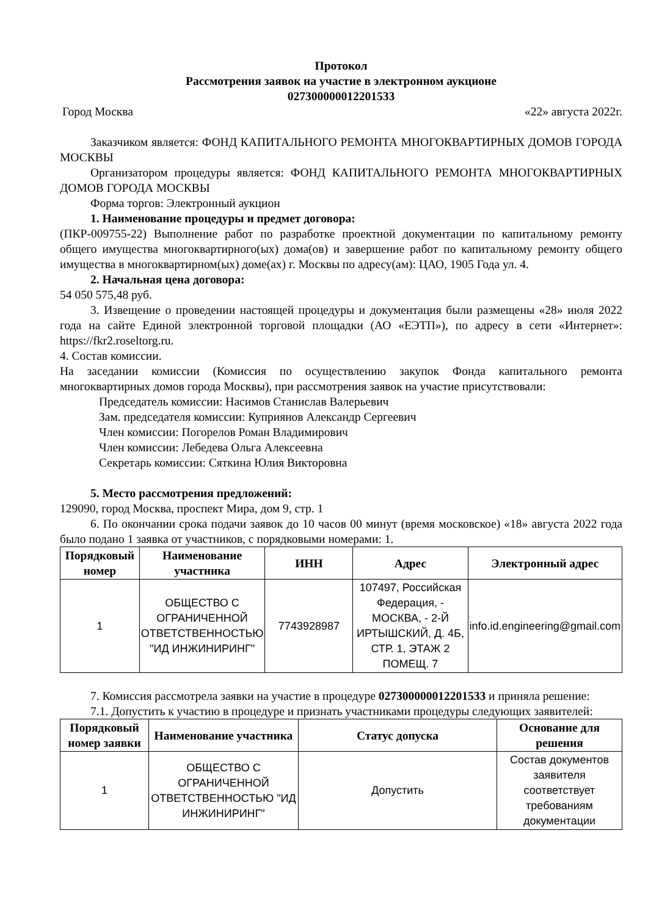Протокол
Рассмотрения заявок на участие в электронном аукционе
027300000012201533
Город Москва «22» августа 2022г.
Заказчиком является: ФОНД КАПИТАЛЬНОГО РЕМОНТА МНОГОКВАРТИРНЫХ ДОМОВ ГОРОДА МОСКВЫ
Организатором процедуры является: ФОНД КАПИТАЛЬНОГО РЕМОНТА МНОГОКВАРТИРНЫХ ДОМОВ ГОРОДА МОСКВЫ
Форма торгов: Электронный аукцион
1. Наименование процедуры и предмет договора:
(ПКР-009755-22) Выполнение работ по разработке проектной документации по капитальному ремонту общего имущества многоквартирного(ых) дома(ов) и завершение работ по капитальному ремонту общего имущества в многоквартирном(ых) доме(ах) г. Москвы по адресу(ам): ЦАО, 1905 Года ул. 4.
2. Начальная цена договора:
54 050 575,48 руб.
3. Извещение о проведении настоящей процедуры и документация были размещены «28» июля 2022 года на сайте Единой электронной торговой площадки (АО «ЕЭТП»), по адресу в сети «Интернет»: https://fkr2.roseltorg.ru.
4. Состав комиссии.
На заседании комиссии (Комиссия по осуществлению закупок Фонда капитального ремонта многоквартирных домов города Москвы), при рассмотрения заявок на участие присутствовали:
Председатель комиссии: Насимов Станислав Валерьевич
Зам. председателя комиссии: Куприянов Александр Сергеевич
Член комиссии: Погорелов Роман Владимирович
Член комиссии: Лебедева Ольга Алексеевна
Секретарь комиссии: Сяткина Юлия Викторовна
5. Место рассмотрения предложений:
129090, город Москва, проспект Мира, дом 9, стр. 1
6. По окончании срока подачи заявок до 10 часов 00 минут (время московское) «18» августа 2022 года было подано 1 заявка от участников, с порядковыми номерами: 1.
| Порядковый номер | Наименование участника | ИНН | Адрес | Электронный адрес |
| --- | --- | --- | --- | --- |
| 1 | ОБЩЕСТВО С ОГРАНИЧЕННОЙ ОТВЕТСТВЕННОСТЬЮ "ИД ИНЖИНИРИНГ" | 7743928987 | 107497, Российская Федерация, - МОСКВА, - 2-Й ИРТЫШСКИЙ, Д. 4Б, СТР. 1, ЭТАЖ 2 ПОМЕЩ. 7 | info.id.engineering@gmail.com |
7. Комиссия рассмотрела заявки на участие в процедуре 027300000012201533 и приняла решение:
7.1. Допустить к участию в процедуре и признать участниками процедуры следующих заявителей:
| Порядковый номер заявки | Наименование участника | Статус допуска | Основание для решения |
| --- | --- | --- | --- |
| 1 | ОБЩЕСТВО С ОГРАНИЧЕННОЙ ОТВЕТСТВЕННОСТЬЮ "ИД ИНЖИНИРИНГ" | Допустить | Состав документов заявителя соответствует требованиям документации |